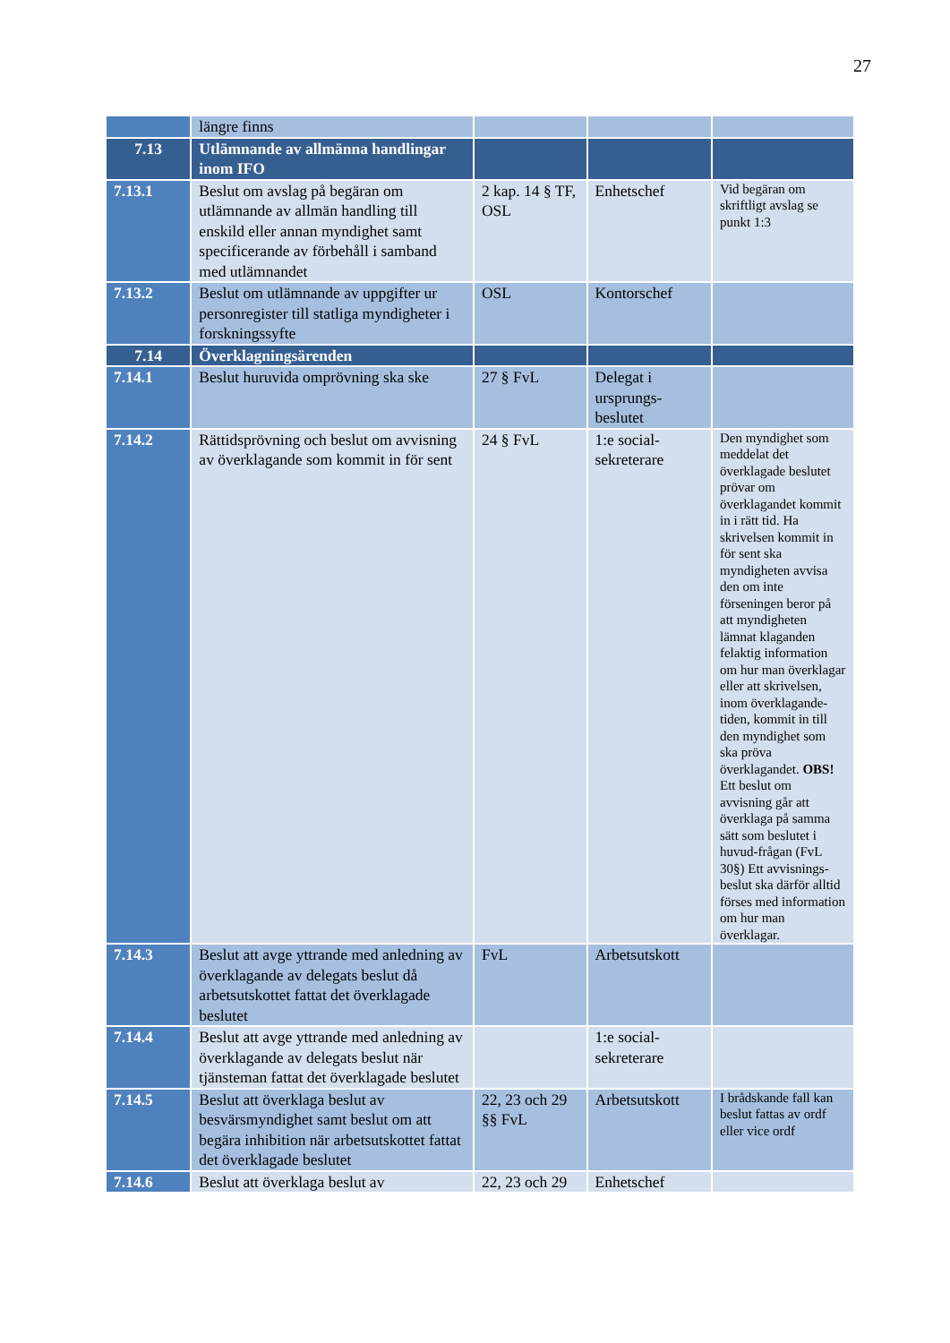27
| | längre finns | | | |
| 7.13 | Utlämnande av allmänna handlingar inom IFO | | | |
| 7.13.1 | Beslut om avslag på begäran om utlämnande av allmän handling till enskild eller annan myndighet samt specificerande av förbehåll i samband med utlämnandet | 2 kap. 14 § TF, OSL | Enhetschef | Vid begäran om skriftligt avslag se punkt 1:3 |
| 7.13.2 | Beslut om utlämnande av uppgifter ur personregister till statliga myndigheter i forskningssyfte | OSL | Kontorschef | |
| 7.14 | Överklagningsärenden | | | |
| 7.14.1 | Beslut huruvida omprövning ska ske | 27 § FvL | Delegat i ursprungs-beslutet | |
| 7.14.2 | Rättidsprövning och beslut om avvisning av överklagande som kommit in för sent | 24 § FvL | 1:e social-sekreterare | Den myndighet som meddelat det överklagade beslutet prövar om överklagandet kommit in i rätt tid. Ha skrivelsen kommit in för sent ska myndigheten avvisa den om inte förseningen beror på att myndigheten lämnat klaganden felaktig information om hur man överklagar eller att skrivelsen, inom överklagande-tiden, kommit in till den myndighet som ska pröva överklagandet. OBS! Ett beslut om avvisning går att överklaga på samma sätt som beslutet i huvud-frågan (FvL 30§) Ett avvisnings-beslut ska därför alltid förses med information om hur man överklagar. |
| 7.14.3 | Beslut att avge yttrande med anledning av överklagande av delegats beslut då arbetsutskottet fattat det överklagade beslutet | FvL | Arbetsutskott | |
| 7.14.4 | Beslut att avge yttrande med anledning av överklagande av delegats beslut när tjänsteman fattat det överklagade beslutet | | 1:e social-sekreterare | |
| 7.14.5 | Beslut att överklaga beslut av besvärsmyndighet samt beslut om att begära inhibition när arbetsutskottet fattat det överklagade beslutet | 22, 23 och 29 §§ FvL | Arbetsutskott | I brådskande fall kan beslut fattas av ordf eller vice ordf |
| 7.14.6 | Beslut att överklaga beslut av | 22, 23 och 29 | Enhetschef | |